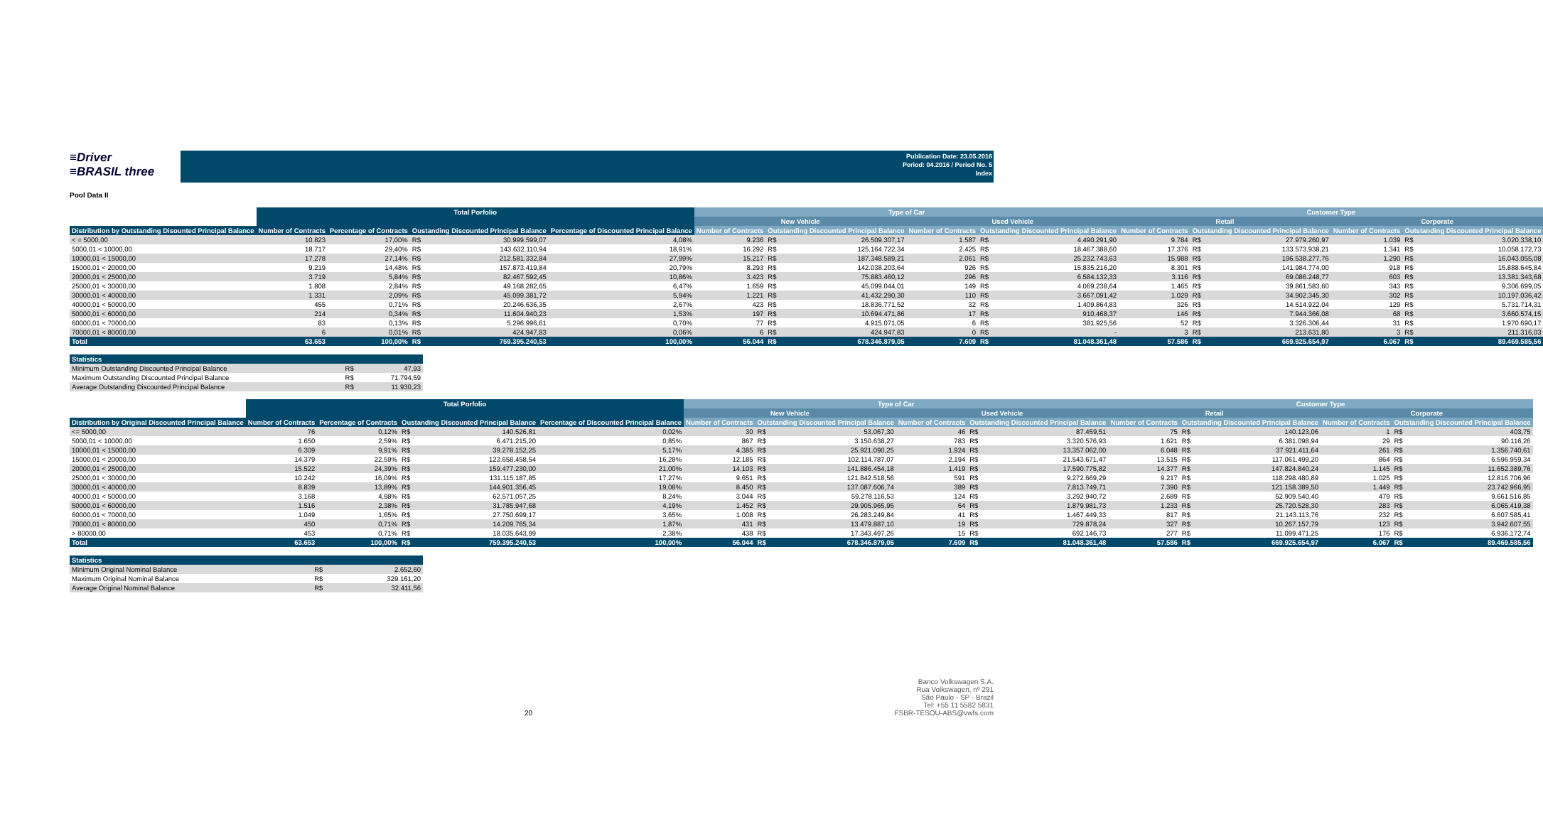≡Driver
≡BRASIL three
Publication Date: 23.05.2016
Period: 04.2016 / Period No. 5
Index
Pool Data II
| | Total Porfolio | | | | | Type of Car | | | | | | Customer Type | | | | | |
| --- | --- | --- | --- | --- | --- | --- | --- | --- | --- | --- | --- | --- | --- | --- | --- | --- | --- |
| | | | | | | New Vehicle | | | Used Vehicle | | | Retail | | | Corporate | | |
| Distribution by Outstanding Disounted Principal Balance | Number of Contracts | Percentage of Contracts | Oustanding Discounted Principal Balance | | Percentage of Discounted Principal Balance | Number of Contracts | Outstanding Discounted Principal Balance | | Number of Contracts | Outstanding Discounted Principal Balance | | Number of Contracts | Outstanding Discounted Principal Balance | | Number of Contracts | Outstanding Discounted Principal Balance | |
| < = 5000,00 | 10.823 | 17,00% | R$ | 30.999.599,07 | 4,08% | 9.236 | R$ | 26.509.307,17 | 1.587 | R$ | 4.490.291,90 | 9.784 | R$ | 27.979.260,97 | 1.039 | R$ | 3.020.338,10 |
| 5000,01 < 10000,00 | 18.717 | 29,40% | R$ | 143.632.110,94 | 18,91% | 16.292 | R$ | 125.164.722,34 | 2.425 | R$ | 18.467.388,60 | 17.376 | R$ | 133.573.938,21 | 1.341 | R$ | 10.058.172,73 |
| 10000,01 < 15000,00 | 17.278 | 27,14% | R$ | 212.581.332,84 | 27,99% | 15.217 | R$ | 187.348.589,21 | 2.061 | R$ | 25.232.743,63 | 15.988 | R$ | 196.538.277,76 | 1.290 | R$ | 16.043.055,08 |
| 15000,01 < 20000,00 | 9.219 | 14,48% | R$ | 157.873.419,84 | 20,79% | 8.293 | R$ | 142.038.203,64 | 926 | R$ | 15.835.216,20 | 8.301 | R$ | 141.984.774,00 | 918 | R$ | 15.888.645,84 |
| 20000,01 < 25000,00 | 3.719 | 5,84% | R$ | 82.467.592,45 | 10,86% | 3.423 | R$ | 75.883.460,12 | 296 | R$ | 6.584.132,33 | 3.116 | R$ | 69.086.248,77 | 603 | R$ | 13.381.343,68 |
| 25000,01 < 30000,00 | 1.808 | 2,84% | R$ | 49.168.282,65 | 6,47% | 1.659 | R$ | 45.099.044,01 | 149 | R$ | 4.069.238,64 | 1.465 | R$ | 39.861.583,60 | 343 | R$ | 9.306.699,05 |
| 30000,01 < 40000,00 | 1.331 | 2,09% | R$ | 45.099.381,72 | 5,94% | 1.221 | R$ | 41.432.290,30 | 110 | R$ | 3.667.091,42 | 1.029 | R$ | 34.902.345,30 | 302 | R$ | 10.197.036,42 |
| 40000,01 < 50000,00 | 455 | 0,71% | R$ | 20.246.636,35 | 2,67% | 423 | R$ | 18.836.771,52 | 32 | R$ | 1.409.864,83 | 326 | R$ | 14.514.922,04 | 129 | R$ | 5.731.714,31 |
| 50000,01 < 60000,00 | 214 | 0,34% | R$ | 11.604.940,23 | 1,53% | 197 | R$ | 10.694.471,86 | 17 | R$ | 910.468,37 | 146 | R$ | 7.944.366,08 | 68 | R$ | 3.660.574,15 |
| 60000,01 < 70000,00 | 83 | 0,13% | R$ | 5.296.996,61 | 0,70% | 77 | R$ | 4.915.071,05 | 6 | R$ | 381.925,56 | 52 | R$ | 3.326.306,44 | 31 | R$ | 1.970.690,17 |
| 70000,01 < 80000,00 | 6 | 0,01% | R$ | 424.947,83 | 0,06% | 6 | R$ | 424.947,83 | 0 | R$ | - | 3 | R$ | 213.631,80 | 3 | R$ | 211.316,03 |
| Total | 63.653 | 100,00% | R$ | 759.395.240,53 | 100,00% | 56.044 | R$ | 678.346.879,05 | 7.609 | R$ | 81.048.361,48 | 57.586 | R$ | 669.925.654,97 | 6.067 | R$ | 89.469.585,56 |
| Statistics | | |
| Minimum Outstanding Discounted Principal Balance | R$ | 47,93 |
| Maximum Outstanding Discounted Principal Balance | R$ | 71.794,59 |
| Average Outstanding Discounted Principal Balance | R$ | 11.930,23 |
| | Total Porfolio | | | | | Type of Car | | | | | | Customer Type | | | | | |
| --- | --- | --- | --- | --- | --- | --- | --- | --- | --- | --- | --- | --- | --- | --- | --- | --- | --- |
| | | | | | | New Vehicle | | | Used Vehicle | | | Retail | | | Corporate | | |
| Distribution by Original Discounted Principal Balance | Number of Contracts | Percentage of Contracts | Oustanding Discounted Principal Balance | | Percentage of Discounted Principal Balance | Number of Contracts | Outstanding Discounted Principal Balance | | Number of Contracts | Outstanding Discounted Principal Balance | | Number of Contracts | Outstanding Discounted Principal Balance | | Number of Contracts | Outstanding Discounted Principal Balance | |
| <= 5000,00 | 76 | 0,12% | R$ | 140.526,81 | 0,02% | 30 | R$ | 53.067,30 | 46 | R$ | 87.459,51 | 75 | R$ | 140.123,06 | 1 | R$ | 403,75 |
| 5000,01 < 10000,00 | 1.650 | 2,59% | R$ | 6.471.215,20 | 0,85% | 867 | R$ | 3.150.638,27 | 783 | R$ | 3.320.576,93 | 1.621 | R$ | 6.381.098,94 | 29 | R$ | 90.116,26 |
| 10000,01 < 15000,00 | 6.309 | 9,91% | R$ | 39.278.152,25 | 5,17% | 4.385 | R$ | 25.921.090,25 | 1.924 | R$ | 13.357.062,00 | 6.048 | R$ | 37.921.411,64 | 261 | R$ | 1.356.740,61 |
| 15000,01 < 20000,00 | 14.379 | 22,59% | R$ | 123.658.458,54 | 16,28% | 12.185 | R$ | 102.114.787,07 | 2.194 | R$ | 21.543.671,47 | 13.515 | R$ | 117.061.499,20 | 864 | R$ | 6.596.959,34 |
| 20000,01 < 25000,00 | 15.522 | 24,39% | R$ | 159.477.230,00 | 21,00% | 14.103 | R$ | 141.886.454,18 | 1.419 | R$ | 17.590.775,82 | 14.377 | R$ | 147.824.840,24 | 1.145 | R$ | 11.652.389,76 |
| 25000,01 < 30000,00 | 10.242 | 16,09% | R$ | 131.115.187,85 | 17,27% | 9.651 | R$ | 121.842.518,56 | 591 | R$ | 9.272.669,29 | 9.217 | R$ | 118.298.480,89 | 1.025 | R$ | 12.816.706,96 |
| 30000,01 < 40000,00 | 8.839 | 13,89% | R$ | 144.901.356,45 | 19,08% | 8.450 | R$ | 137.087.606,74 | 389 | R$ | 7.813.749,71 | 7.390 | R$ | 121.158.389,50 | 1.449 | R$ | 23.742.966,95 |
| 40000,01 < 50000,00 | 3.168 | 4,98% | R$ | 62.571.057,25 | 8,24% | 3.044 | R$ | 59.278.116,53 | 124 | R$ | 3.292.940,72 | 2.689 | R$ | 52.909.540,40 | 479 | R$ | 9.661.516,85 |
| 50000,01 < 60000,00 | 1.516 | 2,38% | R$ | 31.785.947,68 | 4,19% | 1.452 | R$ | 29.905.965,95 | 64 | R$ | 1.879.981,73 | 1.233 | R$ | 25.720.528,30 | 283 | R$ | 6.065.419,38 |
| 60000,01 < 70000,00 | 1.049 | 1,65% | R$ | 27.750.699,17 | 3,65% | 1.008 | R$ | 26.283.249,84 | 41 | R$ | 1.467.449,33 | 817 | R$ | 21.143.113,76 | 232 | R$ | 6.607.585,41 |
| 70000,01 < 80000,00 | 450 | 0,71% | R$ | 14.209.765,34 | 1,87% | 431 | R$ | 13.479.887,10 | 19 | R$ | 729.878,24 | 327 | R$ | 10.267.157,79 | 123 | R$ | 3.942.607,55 |
| > 80000,00 | 453 | 0,71% | R$ | 18.035.643,99 | 2,38% | 438 | R$ | 17.343.497,26 | 15 | R$ | 692.146,73 | 277 | R$ | 11.099.471,25 | 176 | R$ | 6.936.172,74 |
| Total | 63.653 | 100,00% | R$ | 759.395.240,53 | 100,00% | 56.044 | R$ | 678.346.879,05 | 7.609 | R$ | 81.048.361,48 | 57.586 | R$ | 669.925.654,97 | 6.067 | R$ | 89.469.585,56 |
| Statistics | | |
| Minimum Original Nominal Balance | R$ | 2.652,60 |
| Maximum Original Nominal Balance | R$ | 329.161,20 |
| Average Original Nominal Balance | R$ | 32.411,56 |
20 Banco Volkswagen S.A.
Rua Volkswagen, nº 291
São Paulo - SP - Brazil
Tel: +55 11 5582 5831
FSBR-TESOU-ABS@vwfs.com